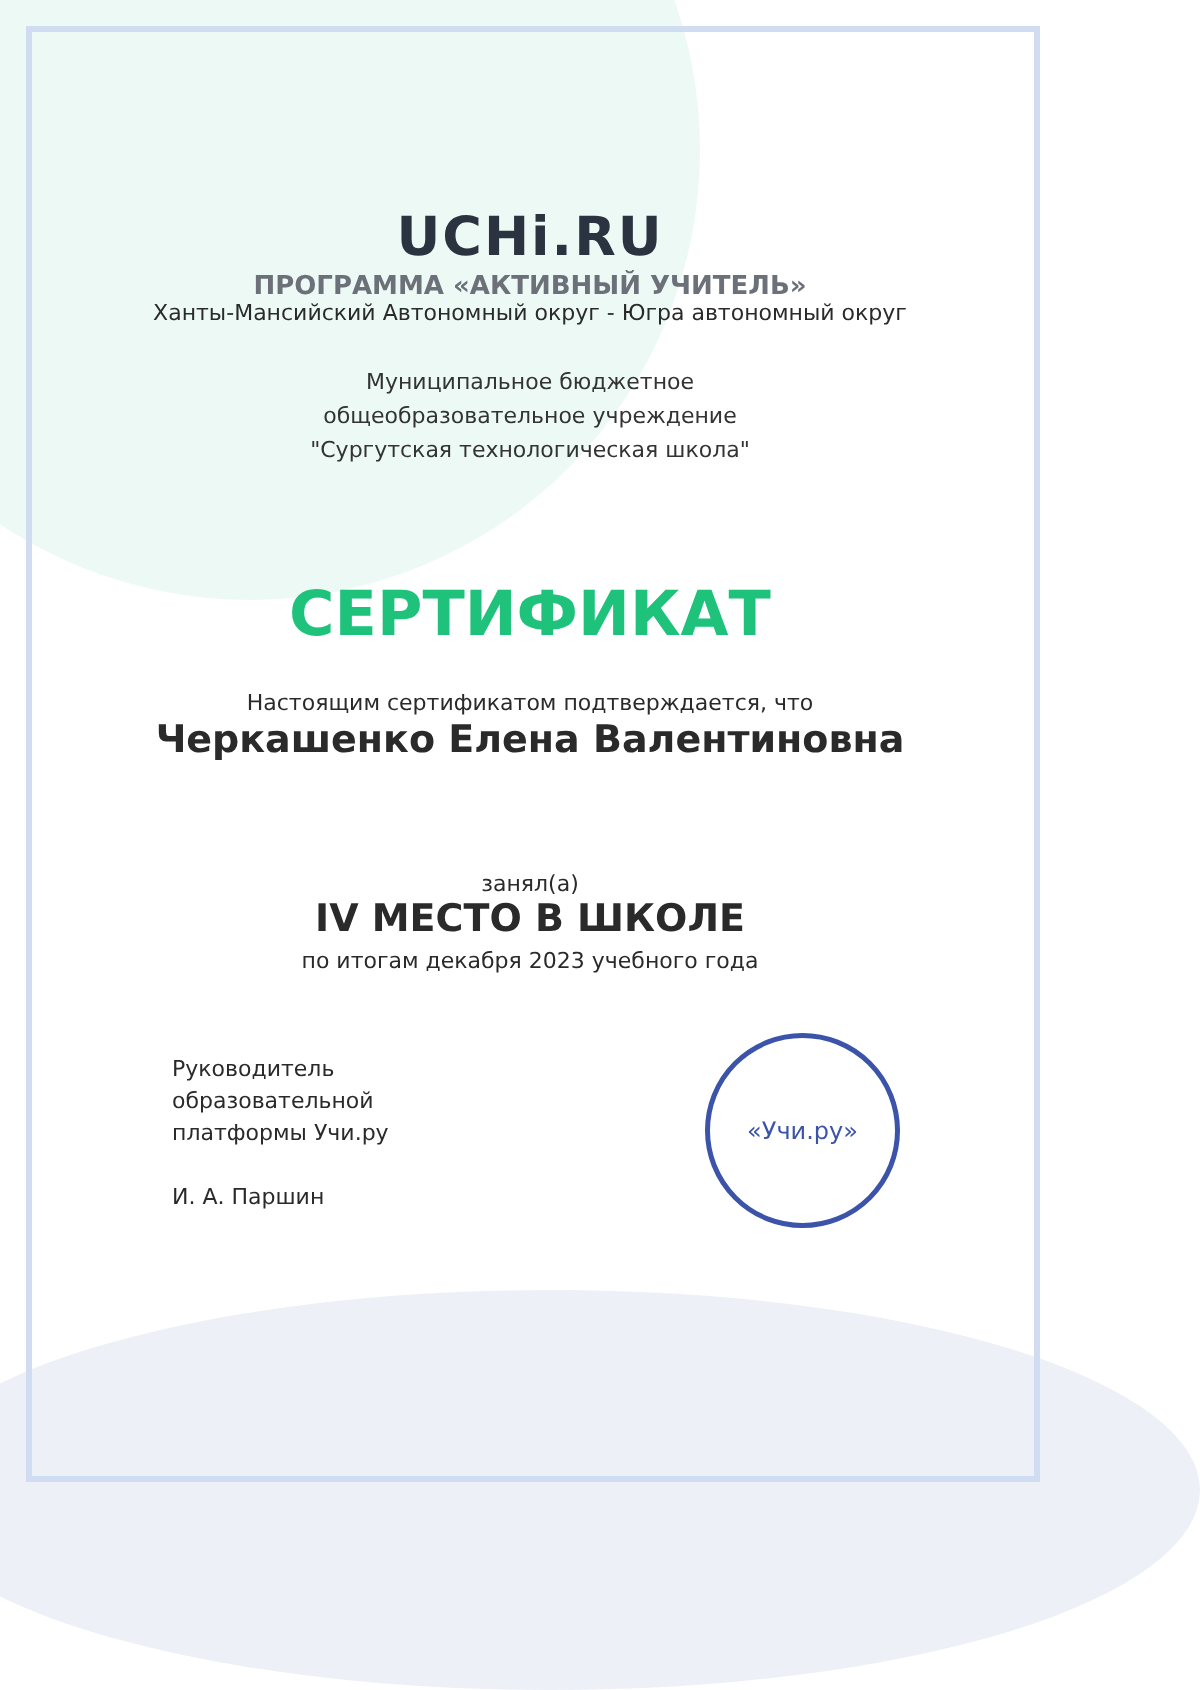UCHi.RU
ПРОГРАММА «АКТИВНЫЙ УЧИТЕЛЬ»
Ханты-Мансийский Автономный округ - Югра автономный округ
Муниципальное бюджетное
общеобразовательное учреждение
"Сургутская технологическая школа"
СЕРТИФИКАТ
Настоящим сертификатом подтверждается, что
Черкашенко Елена Валентиновна
занял(а)
IV МЕСТО В ШКОЛЕ
по итогам декабря 2023 учебного года
Руководитель
образовательной
платформы Учи.ру
И. А. Паршин
«Учи.ру»